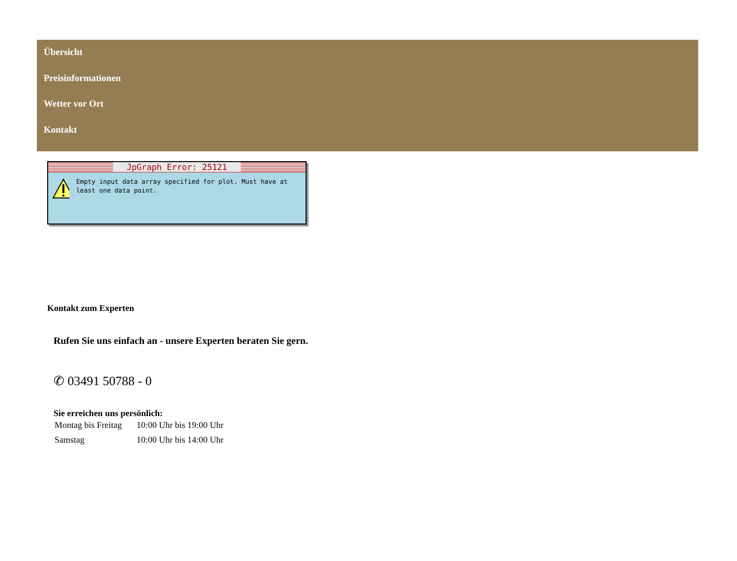Übersicht
Preisinformationen
Wetter vor Ort
Kontakt
JpGraph Error: 25121
Empty input data array specified for plot. Must have at least one data point.
Kontakt zum Experten
Rufen Sie uns einfach an - unsere Experten beraten Sie gern.
✆ 03491 50788 - 0
Sie erreichen uns persönlich:
| Montag bis Freitag | 10:00 Uhr bis 19:00 Uhr |
| Samstag | 10:00 Uhr bis 14:00 Uhr |